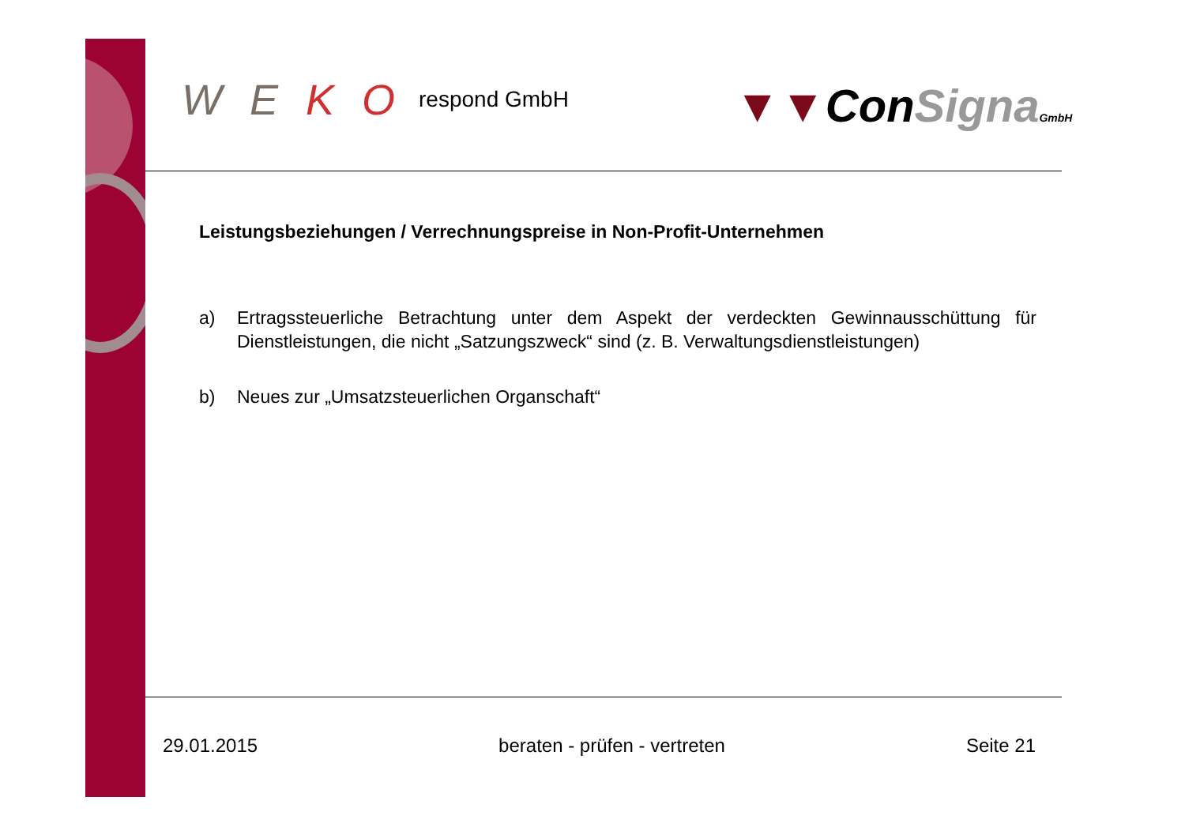W E K O respond GmbH ▼▼ConSigna GmbH
Leistungsbeziehungen / Verrechnungspreise in Non-Profit-Unternehmen
a) Ertragssteuerliche Betrachtung unter dem Aspekt der verdeckten Gewinnausschüttung für Dienstleistungen, die nicht „Satzungszweck“ sind (z. B. Verwaltungsdienstleistungen)
b) Neues zur „Umsatzsteuerlichen Organschaft“
29.01.2015 beraten - prüfen - vertreten Seite 21